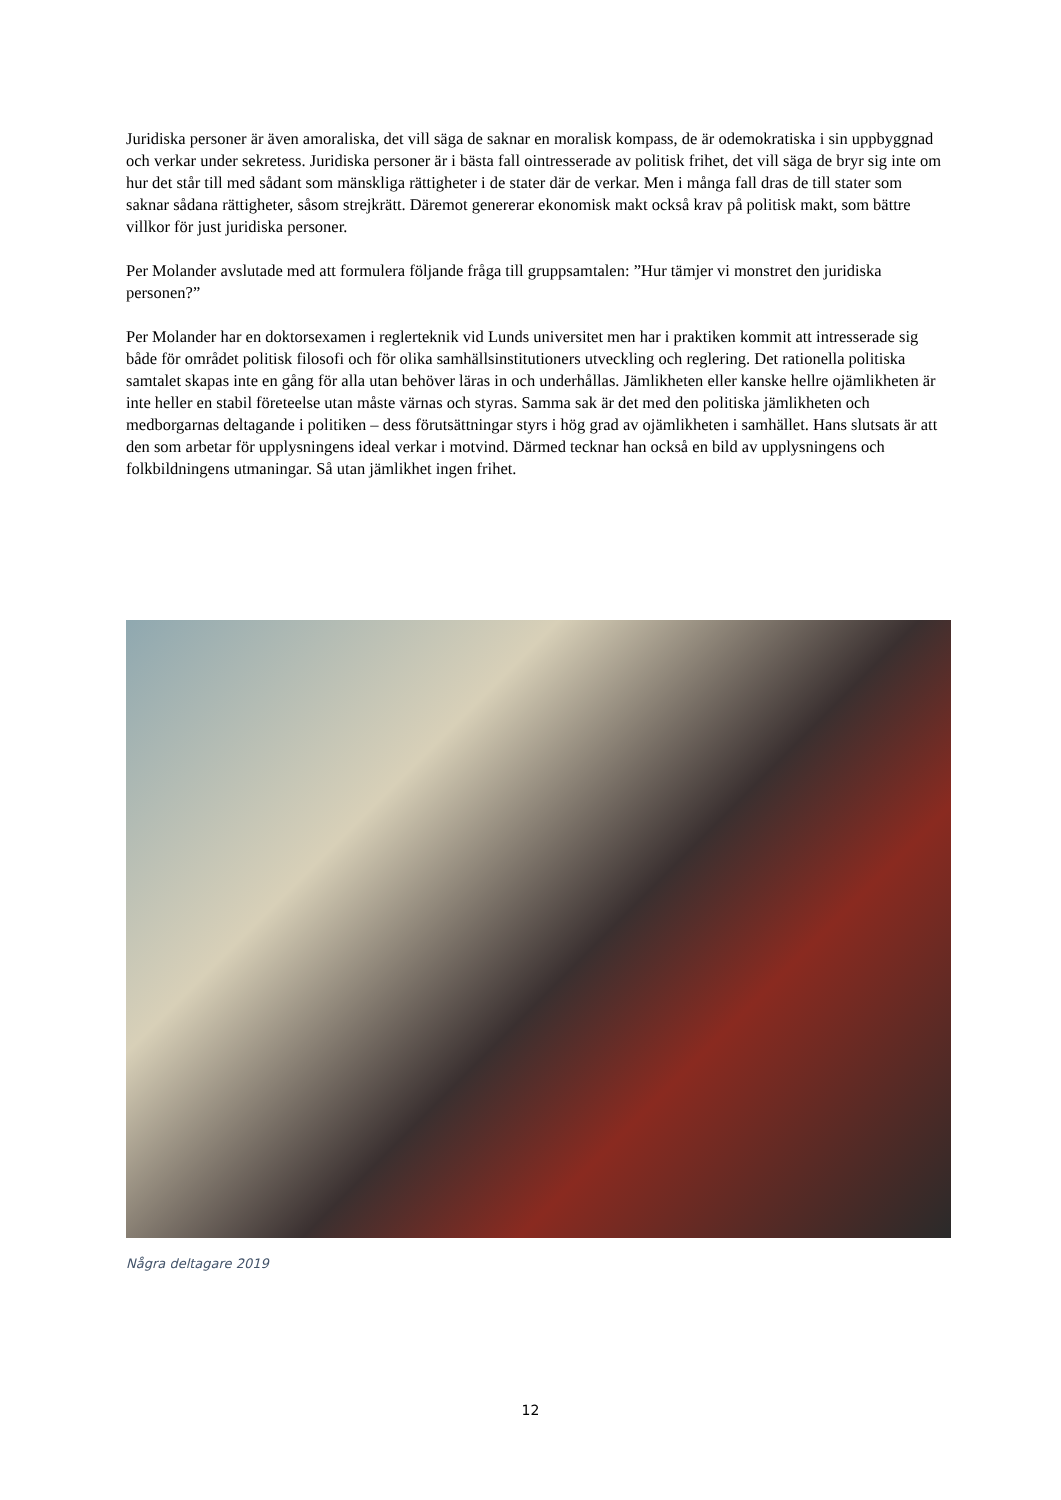Juridiska personer är även amoraliska, det vill säga de saknar en moralisk kompass, de är odemokratiska i sin uppbyggnad och verkar under sekretess. Juridiska personer är i bästa fall ointresserade av politisk frihet, det vill säga de bryr sig inte om hur det står till med sådant som mänskliga rättigheter i de stater där de verkar. Men i många fall dras de till stater som saknar sådana rättigheter, såsom strejkrätt. Däremot genererar ekonomisk makt också krav på politisk makt, som bättre villkor för just juridiska personer.
Per Molander avslutade med att formulera följande fråga till gruppsamtalen: ”Hur tämjer vi monstret den juridiska personen?”
Per Molander har en doktorsexamen i reglerteknik vid Lunds universitet men har i praktiken kommit att intresserade sig både för området politisk filosofi och för olika samhällsinstitutioners utveckling och reglering. Det rationella politiska samtalet skapas inte en gång för alla utan behöver läras in och underhållas. Jämlikheten eller kanske hellre ojämlikheten är inte heller en stabil företeelse utan måste värnas och styras. Samma sak är det med den politiska jämlikheten och medborgarnas deltagande i politiken – dess förutsättningar styrs i hög grad av ojämlikheten i samhället. Hans slutsats är att den som arbetar för upplysningens ideal verkar i motvind. Därmed tecknar han också en bild av upplysningens och folkbildningens utmaningar. Så utan jämlikhet ingen frihet.
Några deltagare 2019
12